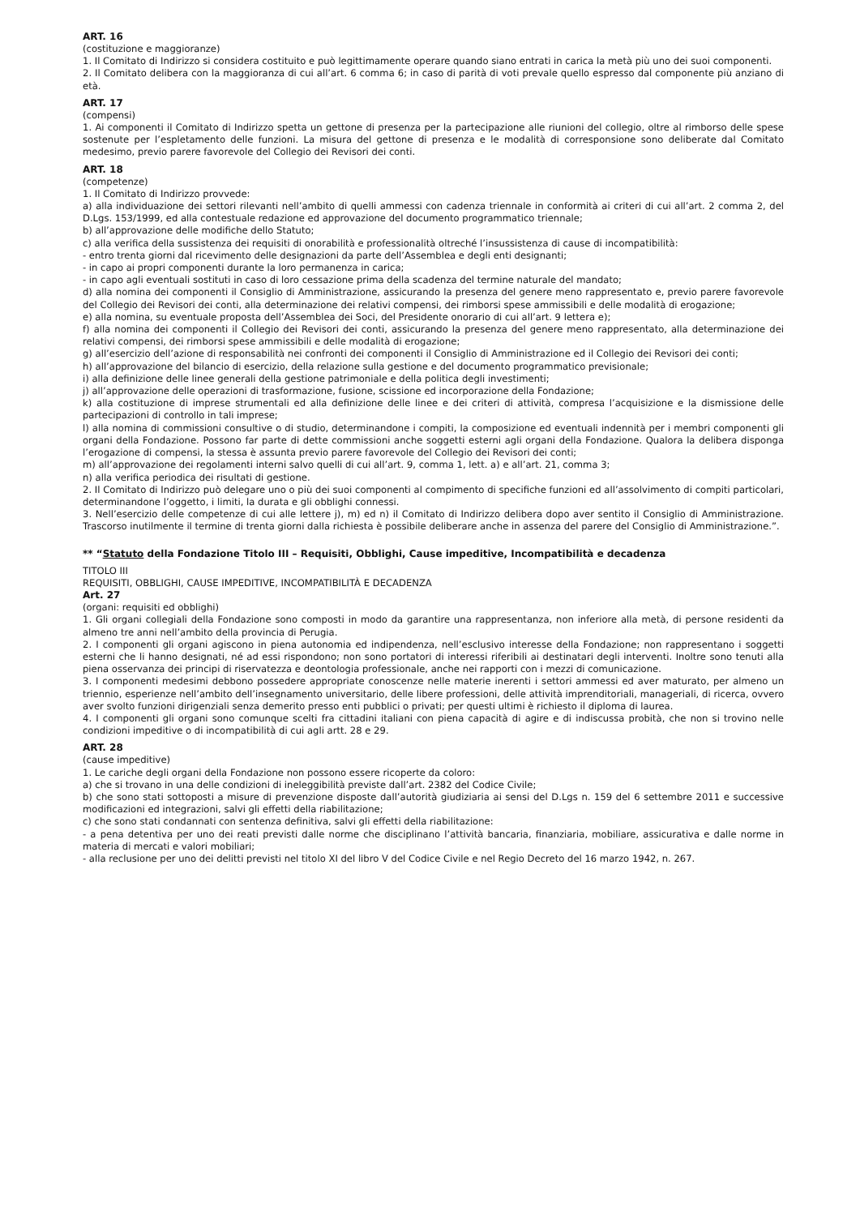ART. 16
(costituzione e maggioranze)
1. Il Comitato di Indirizzo si considera costituito e può legittimamente operare quando siano entrati in carica la metà più uno dei suoi componenti.
2. Il Comitato delibera con la maggioranza di cui all’art. 6 comma 6; in caso di parità di voti prevale quello espresso dal componente più anziano di età.
ART. 17
(compensi)
1. Ai componenti il Comitato di Indirizzo spetta un gettone di presenza per la partecipazione alle riunioni del collegio, oltre al rimborso delle spese sostenute per l’espletamento delle funzioni. La misura del gettone di presenza e le modalità di corresponsione sono deliberate dal Comitato medesimo, previo parere favorevole del Collegio dei Revisori dei conti.
ART. 18
(competenze)
1. Il Comitato di Indirizzo provvede:
a) alla individuazione dei settori rilevanti nell’ambito di quelli ammessi con cadenza triennale in conformità ai criteri di cui all’art. 2 comma 2, del D.Lgs. 153/1999, ed alla contestuale redazione ed approvazione del documento programmatico triennale;
b) all’approvazione delle modifiche dello Statuto;
c) alla verifica della sussistenza dei requisiti di onorabilità e professionalità oltreché l’insussistenza di cause di incompatibilità:
- entro trenta giorni dal ricevimento delle designazioni da parte dell’Assemblea e degli enti designanti;
- in capo ai propri componenti durante la loro permanenza in carica;
- in capo agli eventuali sostituti in caso di loro cessazione prima della scadenza del termine naturale del mandato;
d) alla nomina dei componenti il Consiglio di Amministrazione, assicurando la presenza del genere meno rappresentato e, previo parere favorevole del Collegio dei Revisori dei conti, alla determinazione dei relativi compensi, dei rimborsi spese ammissibili e delle modalità di erogazione;
e) alla nomina, su eventuale proposta dell’Assemblea dei Soci, del Presidente onorario di cui all’art. 9 lettera e);
f) alla nomina dei componenti il Collegio dei Revisori dei conti, assicurando la presenza del genere meno rappresentato, alla determinazione dei relativi compensi, dei rimborsi spese ammissibili e delle modalità di erogazione;
g) all’esercizio dell’azione di responsabilità nei confronti dei componenti il Consiglio di Amministrazione ed il Collegio dei Revisori dei conti;
h) all’approvazione del bilancio di esercizio, della relazione sulla gestione e del documento programmatico previsionale;
i) alla definizione delle linee generali della gestione patrimoniale e della politica degli investimenti;
j) all’approvazione delle operazioni di trasformazione, fusione, scissione ed incorporazione della Fondazione;
k) alla costituzione di imprese strumentali ed alla definizione delle linee e dei criteri di attività, compresa l’acquisizione e la dismissione delle partecipazioni di controllo in tali imprese;
l) alla nomina di commissioni consultive o di studio, determinandone i compiti, la composizione ed eventuali indennità per i membri componenti gli organi della Fondazione. Possono far parte di dette commissioni anche soggetti esterni agli organi della Fondazione. Qualora la delibera disponga l’erogazione di compensi, la stessa è assunta previo parere favorevole del Collegio dei Revisori dei conti;
m) all’approvazione dei regolamenti interni salvo quelli di cui all’art. 9, comma 1, lett. a) e all’art. 21, comma 3;
n) alla verifica periodica dei risultati di gestione.
2. Il Comitato di Indirizzo può delegare uno o più dei suoi componenti al compimento di specifiche funzioni ed all’assolvimento di compiti particolari, determinandone l’oggetto, i limiti, la durata e gli obblighi connessi.
3. Nell’esercizio delle competenze di cui alle lettere j), m) ed n) il Comitato di Indirizzo delibera dopo aver sentito il Consiglio di Amministrazione. Trascorso inutilmente il termine di trenta giorni dalla richiesta è possibile deliberare anche in assenza del parere del Consiglio di Amministrazione.”.
** “Statuto della Fondazione Titolo III – Requisiti, Obblighi, Cause impeditive, Incompatibilità e decadenza
TITOLO III
REQUISITI, OBBLIGHI, CAUSE IMPEDITIVE, INCOMPATIBILITÀ E DECADENZA
Art. 27
(organi: requisiti ed obblighi)
1. Gli organi collegiali della Fondazione sono composti in modo da garantire una rappresentanza, non inferiore alla metà, di persone residenti da almeno tre anni nell’ambito della provincia di Perugia.
2. I componenti gli organi agiscono in piena autonomia ed indipendenza, nell’esclusivo interesse della Fondazione; non rappresentano i soggetti esterni che li hanno designati, né ad essi rispondono; non sono portatori di interessi riferibili ai destinatari degli interventi. Inoltre sono tenuti alla piena osservanza dei principi di riservatezza e deontologia professionale, anche nei rapporti con i mezzi di comunicazione.
3. I componenti medesimi debbono possedere appropriate conoscenze nelle materie inerenti i settori ammessi ed aver maturato, per almeno un triennio, esperienze nell’ambito dell’insegnamento universitario, delle libere professioni, delle attività imprenditoriali, manageriali, di ricerca, ovvero aver svolto funzioni dirigenziali senza demerito presso enti pubblici o privati; per questi ultimi è richiesto il diploma di laurea.
4. I componenti gli organi sono comunque scelti fra cittadini italiani con piena capacità di agire e di indiscussa probità, che non si trovino nelle condizioni impeditive o di incompatibilità di cui agli artt. 28 e 29.
ART. 28
(cause impeditive)
1. Le cariche degli organi della Fondazione non possono essere ricoperte da coloro:
a) che si trovano in una delle condizioni di ineleggibilità previste dall’art. 2382 del Codice Civile;
b) che sono stati sottoposti a misure di prevenzione disposte dall’autorità giudiziaria ai sensi del D.Lgs n. 159 del 6 settembre 2011 e successive modificazioni ed integrazioni, salvi gli effetti della riabilitazione;
c) che sono stati condannati con sentenza definitiva, salvi gli effetti della riabilitazione:
- a pena detentiva per uno dei reati previsti dalle norme che disciplinano l’attività bancaria, finanziaria, mobiliare, assicurativa e dalle norme in materia di mercati e valori mobiliari;
- alla reclusione per uno dei delitti previsti nel titolo XI del libro V del Codice Civile e nel Regio Decreto del 16 marzo 1942, n. 267.